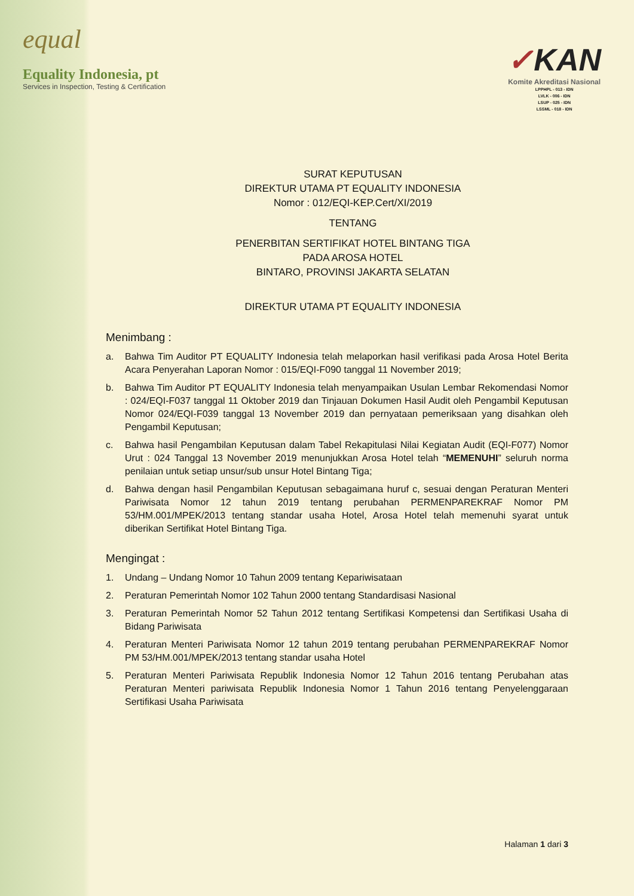equal
Equality Indonesia, pt
Services in Inspection, Testing & Certification
✓KAN
Komite Akreditasi Nasional
LPPHPL - 013 - IDN
LVLK - 006 - IDN
LSUP - 025 - IDN
LSSML - 018 - IDN
SURAT KEPUTUSAN
DIREKTUR UTAMA PT EQUALITY INDONESIA
Nomor : 012/EQI-KEP.Cert/XI/2019
TENTANG
PENERBITAN SERTIFIKAT HOTEL BINTANG TIGA
PADA AROSA HOTEL
BINTARO, PROVINSI JAKARTA SELATAN
DIREKTUR UTAMA PT EQUALITY INDONESIA
Menimbang :
a. Bahwa Tim Auditor PT EQUALITY Indonesia telah melaporkan hasil verifikasi pada Arosa Hotel Berita Acara Penyerahan Laporan Nomor : 015/EQI-F090 tanggal 11 November 2019;
b. Bahwa Tim Auditor PT EQUALITY Indonesia telah menyampaikan Usulan Lembar Rekomendasi Nomor : 024/EQI-F037 tanggal 11 Oktober 2019 dan Tinjauan Dokumen Hasil Audit oleh Pengambil Keputusan Nomor 024/EQI-F039 tanggal 13 November 2019 dan pernyataan pemeriksaan yang disahkan oleh Pengambil Keputusan;
c. Bahwa hasil Pengambilan Keputusan dalam Tabel Rekapitulasi Nilai Kegiatan Audit (EQI-F077) Nomor Urut : 024 Tanggal 13 November 2019 menunjukkan Arosa Hotel telah “MEMENUHI” seluruh norma penilaian untuk setiap unsur/sub unsur Hotel Bintang Tiga;
d. Bahwa dengan hasil Pengambilan Keputusan sebagaimana huruf c, sesuai dengan Peraturan Menteri Pariwisata Nomor 12 tahun 2019 tentang perubahan PERMENPAREKRAF Nomor PM 53/HM.001/MPEK/2013 tentang standar usaha Hotel, Arosa Hotel telah memenuhi syarat untuk diberikan Sertifikat Hotel Bintang Tiga.
Mengingat :
1. Undang – Undang Nomor 10 Tahun 2009 tentang Kepariwisataan
2. Peraturan Pemerintah Nomor 102 Tahun 2000 tentang Standardisasi Nasional
3. Peraturan Pemerintah Nomor 52 Tahun 2012 tentang Sertifikasi Kompetensi dan Sertifikasi Usaha di Bidang Pariwisata
4. Peraturan Menteri Pariwisata Nomor 12 tahun 2019 tentang perubahan PERMENPAREKRAF Nomor PM 53/HM.001/MPEK/2013 tentang standar usaha Hotel
5. Peraturan Menteri Pariwisata Republik Indonesia Nomor 12 Tahun 2016 tentang Perubahan atas Peraturan Menteri pariwisata Republik Indonesia Nomor 1 Tahun 2016 tentang Penyelenggaraan Sertifikasi Usaha Pariwisata
Halaman 1 dari 3